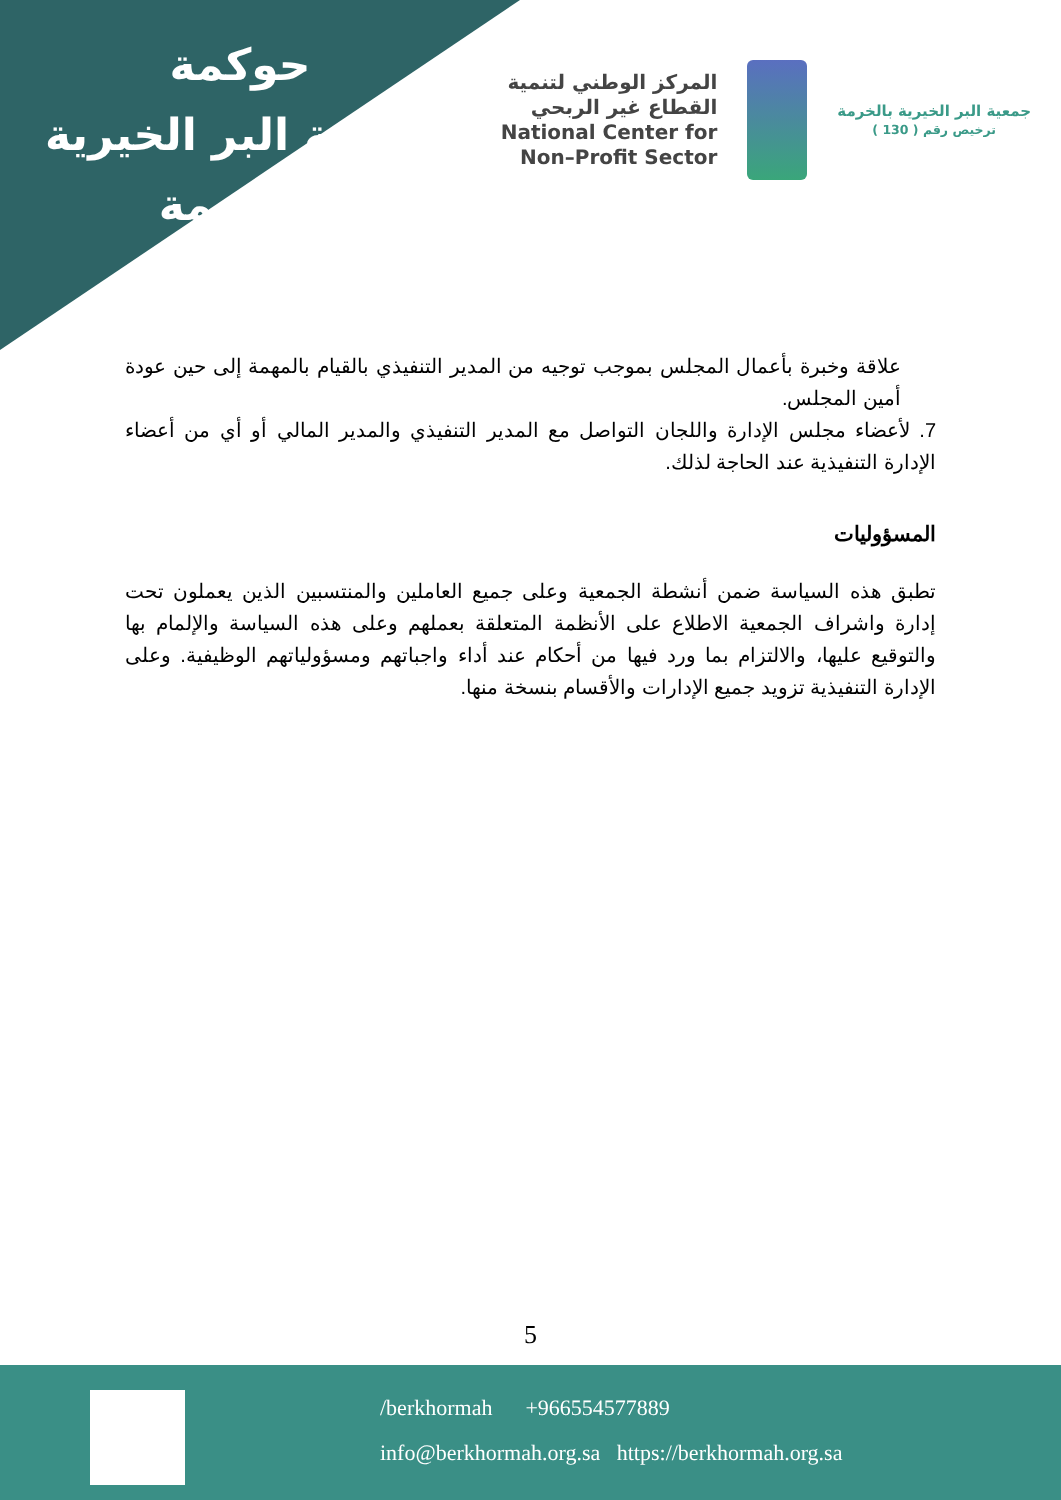حوكمة
جمعية البر الخيرية
بالخرمة
المركز الوطني لتنمية
القطاع غير الربحي
National Center for
Non–Profit Sector
جمعية البر الخيرية بالخرمة
ترخيص رقم ( 130 )
علاقة وخبرة بأعمال المجلس بموجب توجيه من المدير التنفيذي بالقيام بالمهمة إلى حين عودة أمين المجلس.
7. لأعضاء مجلس الإدارة واللجان التواصل مع المدير التنفيذي والمدير المالي أو أي من أعضاء الإدارة التنفيذية عند الحاجة لذلك.
المسؤوليات
تطبق هذه السياسة ضمن أنشطة الجمعية وعلى جميع العاملين والمنتسبين الذين يعملون تحت إدارة واشراف الجمعية الاطلاع على الأنظمة المتعلقة بعملهم وعلى هذه السياسة والإلمام بها والتوقيع عليها، والالتزام بما ورد فيها من أحكام عند أداء واجباتهم ومسؤولياتهم الوظيفية. وعلى الإدارة التنفيذية تزويد جميع الإدارات والأقسام بنسخة منها.
5
/berkhormah +966554577889
info@berkhormah.org.sa https://berkhormah.org.sa